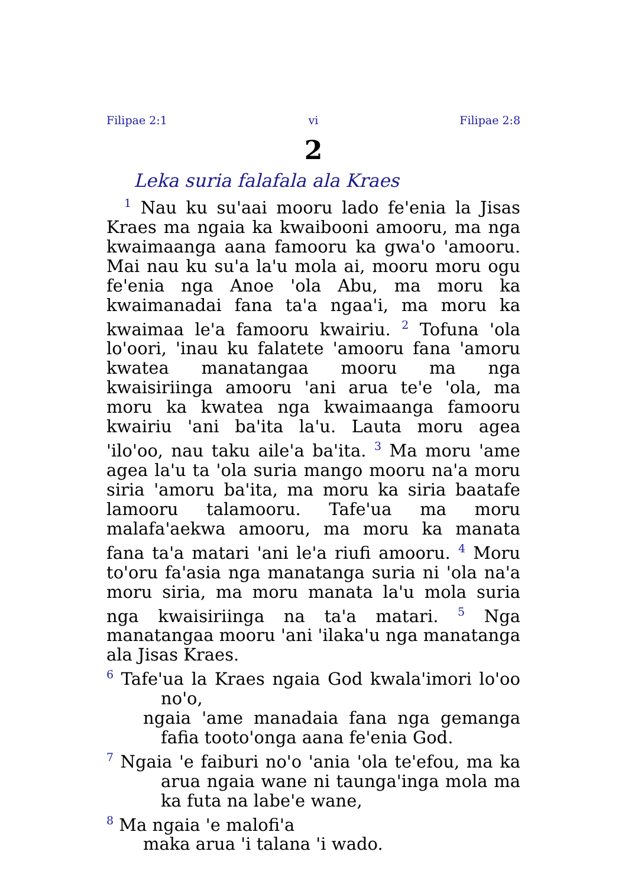Filipae 2:1 vi Filipae 2:8
2
Leka suria falafala ala Kraes
<sup>1</sup> Nau ku su'aai mooru lado fe'enia la Jisas Kraes ma ngaia ka kwaibooni amooru, ma nga kwaimaanga aana famooru ka gwa'o 'amooru. Mai nau ku su'a la'u mola ai, mooru moru ogu fe'enia nga Anoe 'ola Abu, ma moru ka kwaimanadai fana ta'a ngaa'i, ma moru ka kwaimaa le'a famooru kwairiu. <sup>2</sup> Tofuna 'ola lo'oori, 'inau ku falatete 'amooru fana 'amoru kwatea manatangaa mooru ma nga kwaisiriinga amooru 'ani arua te'e 'ola, ma moru ka kwatea nga kwaimaanga famooru kwairiu 'ani ba'ita la'u. Lauta moru agea 'ilo'oo, nau taku aile'a ba'ita. <sup>3</sup> Ma moru 'ame agea la'u ta 'ola suria mango mooru na'a moru siria 'amoru ba'ita, ma moru ka siria baatafe lamooru talamooru. Tafe'ua ma moru malafa'aekwa amooru, ma moru ka manata fana ta'a matari 'ani le'a riufi amooru. <sup>4</sup> Moru to'oru fa'asia nga manatanga suria ni 'ola na'a moru siria, ma moru manata la'u mola suria nga kwaisiriinga na ta'a matari. <sup>5</sup> Nga manatangaa mooru 'ani 'ilaka'u nga manatanga ala Jisas Kraes.
<sup>6</sup> Tafe'ua la Kraes ngaia God kwala'imori lo'oo no'o,
ngaia 'ame manadaia fana nga gemanga fafia tooto'onga aana fe'enia God.
<sup>7</sup> Ngaia 'e faiburi no'o 'ania 'ola te'efou, ma ka arua ngaia wane ni taunga'inga mola ma ka futa na labe'e wane,
<sup>8</sup> Ma ngaia 'e malofi'a
maka arua 'i talana 'i wado.